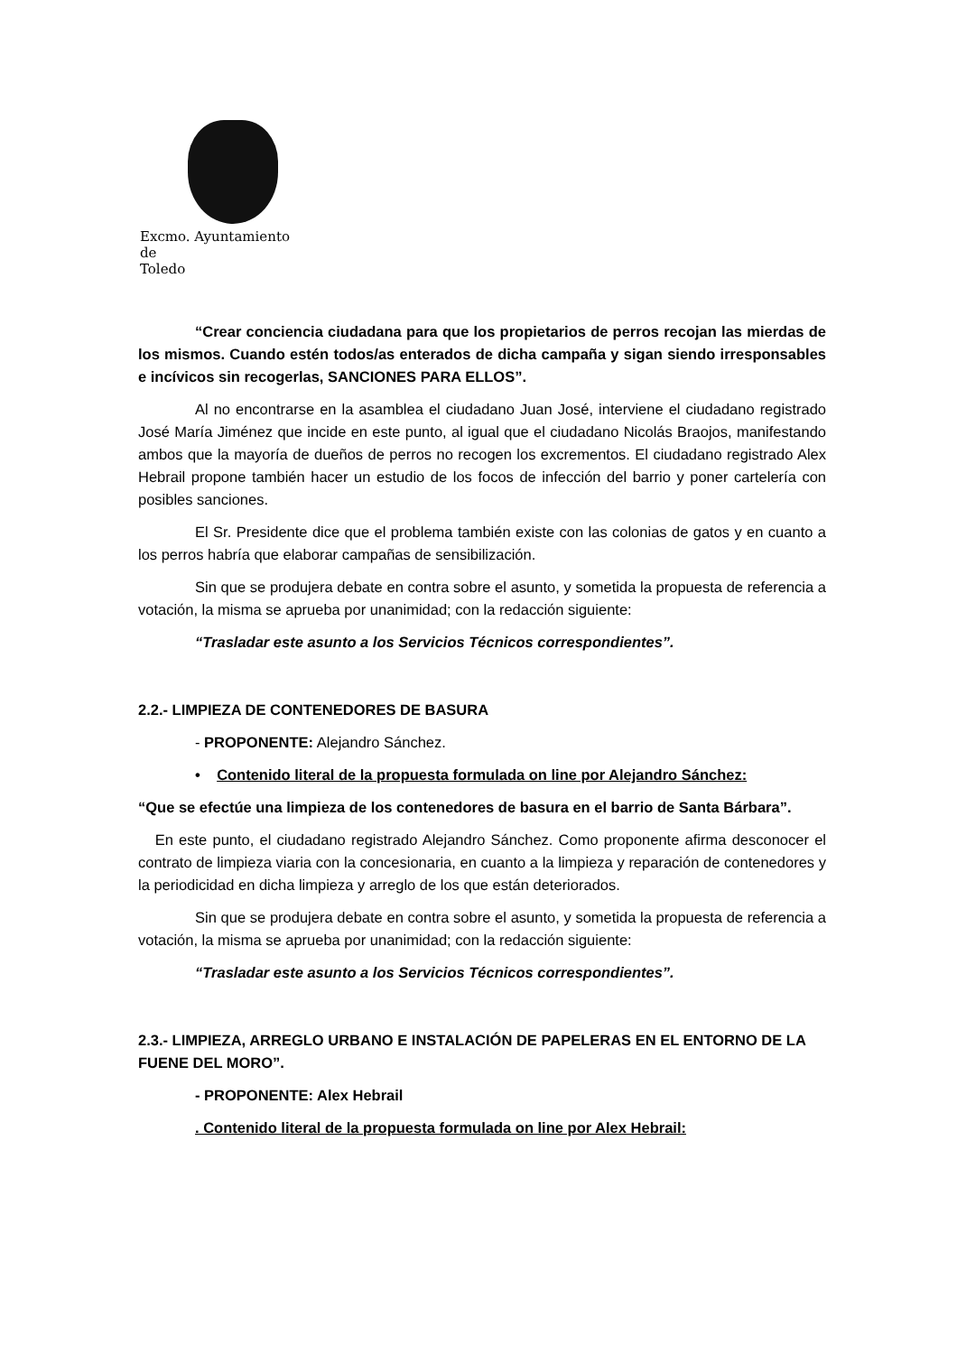Excmo. Ayuntamiento
de
Toledo
“Crear conciencia ciudadana para que los propietarios de perros recojan las mierdas de los mismos. Cuando estén todos/as enterados de dicha campaña y sigan siendo irresponsables e incívicos sin recogerlas, SANCIONES PARA ELLOS”.
Al no encontrarse en la asamblea el ciudadano Juan José, interviene el ciudadano registrado José María Jiménez que incide en este punto, al igual que el ciudadano Nicolás Braojos, manifestando ambos que la mayoría de dueños de perros no recogen los excrementos. El ciudadano registrado Alex Hebrail propone también hacer un estudio de los focos de infección del barrio y poner cartelería con posibles sanciones.
El Sr. Presidente dice que el problema también existe con las colonias de gatos y en cuanto a los perros habría que elaborar campañas de sensibilización.
Sin que se produjera debate en contra sobre el asunto, y sometida la propuesta de referencia a votación, la misma se aprueba por unanimidad; con la redacción siguiente:
“Trasladar este asunto a los Servicios Técnicos correspondientes”.
2.2.- LIMPIEZA DE CONTENEDORES DE BASURA
- PROPONENTE: Alejandro Sánchez.
• Contenido literal de la propuesta formulada on line por Alejandro Sánchez:
“Que se efectúe una limpieza de los contenedores de basura en el barrio de Santa Bárbara”.
En este punto, el ciudadano registrado Alejandro Sánchez. Como proponente afirma desconocer el contrato de limpieza viaria con la concesionaria, en cuanto a la limpieza y reparación de contenedores y la periodicidad en dicha limpieza y arreglo de los que están deteriorados.
Sin que se produjera debate en contra sobre el asunto, y sometida la propuesta de referencia a votación, la misma se aprueba por unanimidad; con la redacción siguiente:
“Trasladar este asunto a los Servicios Técnicos correspondientes”.
2.3.- LIMPIEZA, ARREGLO URBANO E INSTALACIÓN DE PAPELERAS EN EL ENTORNO DE LA FUENE DEL MORO”.
- PROPONENTE: Alex Hebrail
. Contenido literal de la propuesta formulada on line por Alex Hebrail: